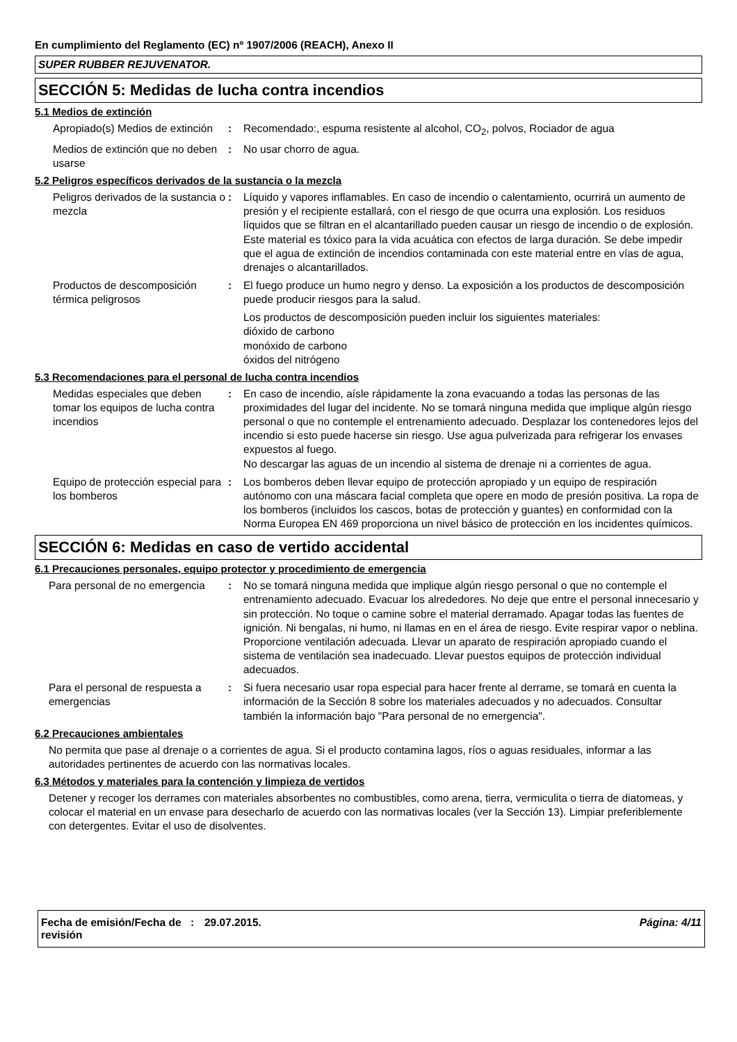En cumplimiento del Reglamento (EC) nº 1907/2006 (REACH), Anexo II
SUPER RUBBER REJUVENATOR.
SECCIÓN 5: Medidas de lucha contra incendios
5.1 Medios de extinción
Apropiado(s) Medios de extinción
: Recomendado:, espuma resistente al alcohol, CO<sub>2</sub>, polvos, Rociador de agua
Medios de extinción que no deben usarse
: No usar chorro de agua.
5.2 Peligros específicos derivados de la sustancia o la mezcla
Peligros derivados de la sustancia o mezcla
: Líquido y vapores inflamables. En caso de incendio o calentamiento, ocurrirá un aumento de presión y el recipiente estallará, con el riesgo de que ocurra una explosión. Los residuos líquidos que se filtran en el alcantarillado pueden causar un riesgo de incendio o de explosión. Este material es tóxico para la vida acuática con efectos de larga duración. Se debe impedir que el agua de extinción de incendios contaminada con este material entre en vías de agua, drenajes o alcantarillados.
Productos de descomposición térmica peligrosos
: El fuego produce un humo negro y denso. La exposición a los productos de descomposición puede producir riesgos para la salud.
Los productos de descomposición pueden incluir los siguientes materiales:
dióxido de carbono
monóxido de carbono
óxidos del nitrógeno
5.3 Recomendaciones para el personal de lucha contra incendios
Medidas especiales que deben tomar los equipos de lucha contra incendios
: En caso de incendio, aísle rápidamente la zona evacuando a todas las personas de las proximidades del lugar del incidente. No se tomará ninguna medida que implique algún riesgo personal o que no contemple el entrenamiento adecuado. Desplazar los contenedores lejos del incendio si esto puede hacerse sin riesgo. Use agua pulverizada para refrigerar los envases expuestos al fuego.
No descargar las aguas de un incendio al sistema de drenaje ni a corrientes de agua.
Equipo de protección especial para los bomberos
: Los bomberos deben llevar equipo de protección apropiado y un equipo de respiración autónomo con una máscara facial completa que opere en modo de presión positiva. La ropa de los bomberos (incluidos los cascos, botas de protección y guantes) en conformidad con la Norma Europea EN 469 proporciona un nivel básico de protección en los incidentes químicos.
SECCIÓN 6: Medidas en caso de vertido accidental
6.1 Precauciones personales, equipo protector y procedimiento de emergencia
Para personal de no emergencia
: No se tomará ninguna medida que implique algún riesgo personal o que no contemple el entrenamiento adecuado. Evacuar los alrededores. No deje que entre el personal innecesario y sin protección. No toque o camine sobre el material derramado. Apagar todas las fuentes de ignición. Ni bengalas, ni humo, ni llamas en en el área de riesgo. Evite respirar vapor o neblina. Proporcione ventilación adecuada. Llevar un aparato de respiración apropiado cuando el sistema de ventilación sea inadecuado. Llevar puestos equipos de protección individual adecuados.
Para el personal de respuesta a emergencias
: Si fuera necesario usar ropa especial para hacer frente al derrame, se tomará en cuenta la información de la Sección 8 sobre los materiales adecuados y no adecuados. Consultar también la información bajo "Para personal de no emergencia".
6.2 Precauciones ambientales
No permita que pase al drenaje o a corrientes de agua. Si el producto contamina lagos, ríos o aguas residuales, informar a las autoridades pertinentes de acuerdo con las normativas locales.
6.3 Métodos y materiales para la contención y limpieza de vertidos
Detener y recoger los derrames con materiales absorbentes no combustibles, como arena, tierra, vermiculita o tierra de diatomeas, y colocar el material en un envase para desecharlo de acuerdo con las normativas locales (ver la Sección 13). Limpiar preferiblemente con detergentes. Evitar el uso de disolventes.
Fecha de emisión/Fecha de revisión
: 29.07.2015. Página: 4/11